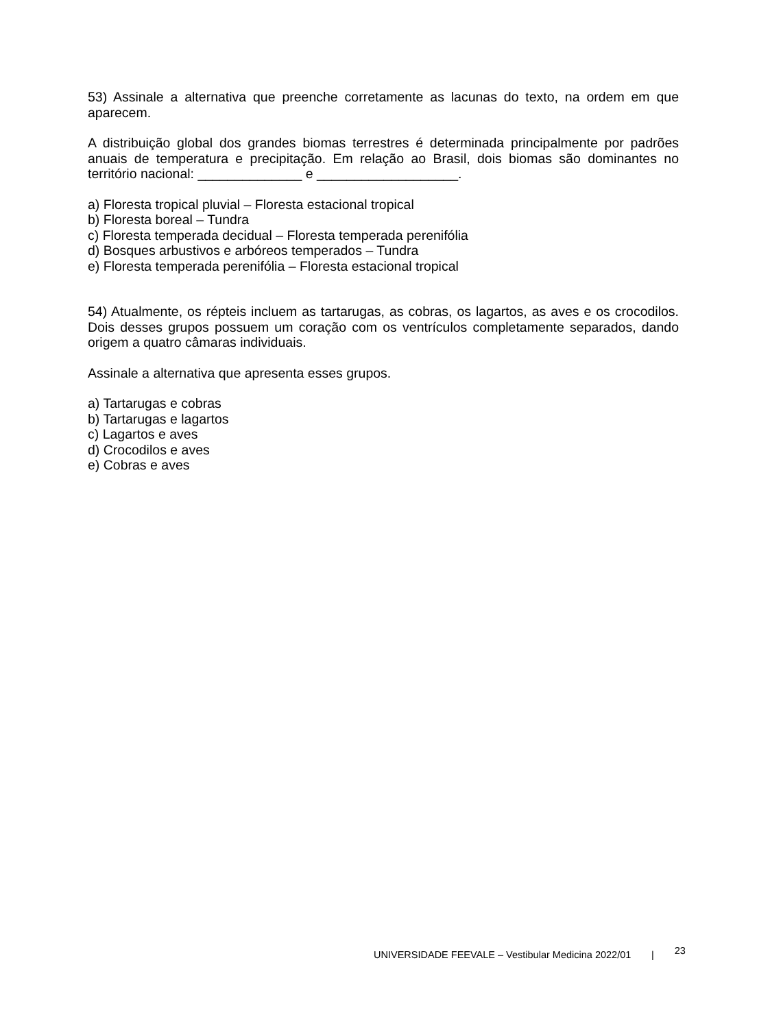53) Assinale a alternativa que preenche corretamente as lacunas do texto, na ordem em que aparecem.
A distribuição global dos grandes biomas terrestres é determinada principalmente por padrões anuais de temperatura e precipitação. Em relação ao Brasil, dois biomas são dominantes no território nacional: ______________ e ___________________.
a) Floresta tropical pluvial – Floresta estacional tropical
b) Floresta boreal – Tundra
c) Floresta temperada decidual – Floresta temperada perenifólia
d) Bosques arbustivos e arbóreos temperados – Tundra
e) Floresta temperada perenifólia – Floresta estacional tropical
54) Atualmente, os répteis incluem as tartarugas, as cobras, os lagartos, as aves e os crocodilos. Dois desses grupos possuem um coração com os ventrículos completamente separados, dando origem a quatro câmaras individuais.
Assinale a alternativa que apresenta esses grupos.
a) Tartarugas e cobras
b) Tartarugas e lagartos
c) Lagartos e aves
d) Crocodilos e aves
e) Cobras e aves
UNIVERSIDADE FEEVALE – Vestibular Medicina 2022/01 | 23